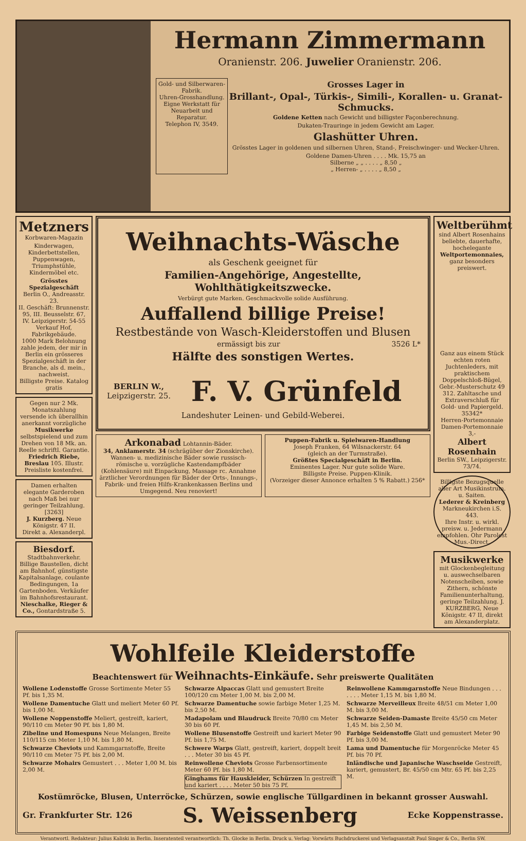Hermann Zimmermann
Oranienstr. 206. Juwelier Oranienstr. 206.
Gold- und Silberwaren-Fabrik.
Uhren-Grosshandlung.
Eigne Werkstatt für Neuarbeit und Reparatur.
Telephon IV, 3549.
Grosses Lager in
Brillant-, Opal-, Türkis-, Simili-, Korallen- u. Granat-Schmucks.
Goldene Ketten nach Gewicht und billigster Façonberechnung.
Dukaten-Trauringe in jedem Gewicht am Lager.
Glashütter Uhren.
Grösstes Lager in goldenen und silbernen Uhren, Stand-, Freischwinger- und Wecker-Uhren.
Goldene Damen-Uhren . . . . Mk. 15,75 an
Silberne „ „ . . . . „ 8,50 „
„ Herren- „ . . . . „ 8,50 „
Metzners
Korbwaren-Magazin
Kinderwagen, Kinderbettstellen, Puppenwagen, Triumphstühle, Kindermöbel etc.
Grösstes Spezialgeschäft
Berlin O., Andreasstr. 23.
II. Geschäft: Brunnenstr. 95, III. Beusselstr. 67, IV. Leipzigerstr. 54-55
Verkauf Hof, Fabrikgebäude.
1000 Mark Belohnung zahle jedem, der mir in Berlin ein grösseres Spezialgeschäft in der Branche, als d. mein., nachweist.
Billigste Preise. Katalog gratis
Gegen nur 2 Mk. Monatszahlung versende ich überallhin anerkannt vorzügliche Musikwerke selbstspielend und zum Drehen von 18 Mk. an. Reelle schriftl. Garantie. Friedrich Riebe, Breslau 105. Illustr. Preisliste kostenfrei.
Damen erhalten elegante Garderoben nach Maß bei nur geringer Teilzahlung. [3263]
J. Kurzberg. Neue Königstr. 47 II.
Direkt a. Alexanderpl.
Biesdorf.
Stadtbahnverkehr.
Billige Baustellen, dicht am Bahnhof, günstigste Kapitalsanlage, coulante Bedingungen, 1a Gartenboden. Verkäufer im Bahnhofsrestaurant. Nieschalke, Rieger & Co., Gontardstraße 5.
Weihnachts-Wäsche
als Geschenk geeignet für
Familien-Angehörige, Angestellte, Wohlthätigkeitszwecke.
Verbürgt gute Marken. Geschmackvolle solide Ausführung.
Auffallend billige Preise!
Restbestände von Wasch-Kleiderstoffen und Blusen
ermässigt bis zur 3526 L*
Hälfte des sonstigen Wertes.
BERLIN W.,
Leipzigerstr. 25.
F. V. Grünfeld
Landeshuter Leinen- und Gebild-Weberei.
Arkonabad Lohtannin-Bäder.
34, Anklamerstr. 34 (schrägüber der Zionskirche).
Wannen- u. medizinische Bäder sowie russisch-römische u. vorzügliche Kastendampfbäder (Kohlensäure) mit Einpackung, Massage rc. Annahme ärztlicher Verordnungen für Bäder der Orts-, Innungs-, Fabrik- und freien Hilfs-Krankenkassen Berlins und Umgegend. Neu renoviert!
Puppen-Fabrik u. Spielwaren-Handlung
Joseph Franken, 64 Wilsnackerstr. 64
(gleich an der Turmstraße).
Größtes Specialgeschäft in Berlin.
Eminentes Lager. Nur gute solide Ware.
Billigste Preise. Puppen-Klinik.
(Vorzeiger dieser Annonce erhalten 5 % Rabatt.) 256*
Weltberühmt
sind Albert Rosenhains beliebte, dauerhafte, hochelegante Weltportemonnaies, ganz besonders preiswert.
Ganz aus einem Stück echten roten Juchtenleders, mit praktischem Doppelschloß-Bügel, Gebr.-Musterschutz 49 312. Zahltasche und Extraverschluß für Gold- und Papiergeld. 35342*
Herren-Portemonnaie Damen-Portemonnaie 3,-
Albert Rosenhain
Berlin SW., Leipzigerstr. 73/74.
Billigste Bezugsquelle aller Art Musikinstrum. u. Saiten.
Lederer & Kreinberg
Markneukirchen i.S. 443.
Ihre Instr. u. wirkl. preisw. u. Jedermann empfohlen. Ohr Parolest Mus.-Direct.
Musikwerke
mit Glockenbegleitung u. auswechselbaren Notenscheiben, sowie Zithern, schönste Familienunterhaltung, geringe Teilzahlung. J. KURZBERG, Neue Königstr. 47 II, direkt am Alexanderplatz.
Wohlfeile Kleiderstoffe
Beachtenswert für Weihnachts-Einkäufe. Sehr preiswerte Qualitäten
Wollene Lodenstoffe Grosse Sortimente Meter 55 Pf. bis 1,35 M.
Wollene Damentuche Glatt und meliert Meter 60 Pf. bis 1,00 M.
Wollene Noppenstoffe Meliert, gestreift, kariert, 90/110 cm Meter 90 Pf. bis 1,80 M.
Zibeline und Homespuns Neue Melangen, Breite 110/115 cm Meter 1,10 M. bis 1,80 M.
Schwarze Cheviots und Kammgarnstoffe, Breite 90/110 cm Meter 75 Pf. bis 2,00 M.
Schwarze Mohairs Gemustert . . . Meter 1,00 M. bis 2,00 M.
Schwarze Alpaccas Glatt und gemustert Breite 100/120 cm Meter 1,00 M. bis 2,00 M.
Schwarze Damentuche sowie farbige Meter 1,25 M. bis 2,50 M.
Madapolam und Blaudruck Breite 70/80 cm Meter 30 bis 60 Pf.
Wollene Blusenstoffe Gestreift und kariert Meter 90 Pf. bis 1,75 M.
Schwere Warps Glatt, gestreift, kariert, doppelt breit . . . Meter 30 bis 45 Pf.
Reinwollene Cheviots Grosse Farbensortimente Meter 60 Pf. bis 1,80 M.
Ginghams für Hauskleider, Schürzen In gestreift und kariert . . . . Meter 50 bis 75 Pf.
Reinwollene Kammgarnstoffe Neue Bindungen . . . . . . . Meter 1,15 M. bis 1,80 M.
Schwarze Merveilleux Breite 48/51 cm Meter 1,00 M. bis 3,00 M.
Schwarze Seiden-Damaste Breite 45/50 cm Meter 1,45 M. bis 2,50 M.
Farbige Seidenstoffe Glatt und gemustert Meter 90 Pf. bis 3,00 M.
Lama und Damentuche für Morgenröcke Meter 45 Pf. bis 70 Pf.
Inländische und Japanische Waschseide Gestreift, kariert, gemustert, Br. 45/50 cm Mtr. 65 Pf. bis 2,25 M.
Kostümröcke, Blusen, Unterröcke, Schürzen, sowie englische Tüllgardinen in bekannt grosser Auswahl.
Gr. Frankfurter Str. 126 S. Weissenberg Ecke Koppenstrasse.
Verantwortl. Redakteur: Julius Kaliski in Berlin. Inseratenteil verantwortlich: Th. Glocke in Berlin. Druck u. Verlag: Vorwärts Buchdruckerei und Verlagsanstalt Paul Singer & Co., Berlin SW.